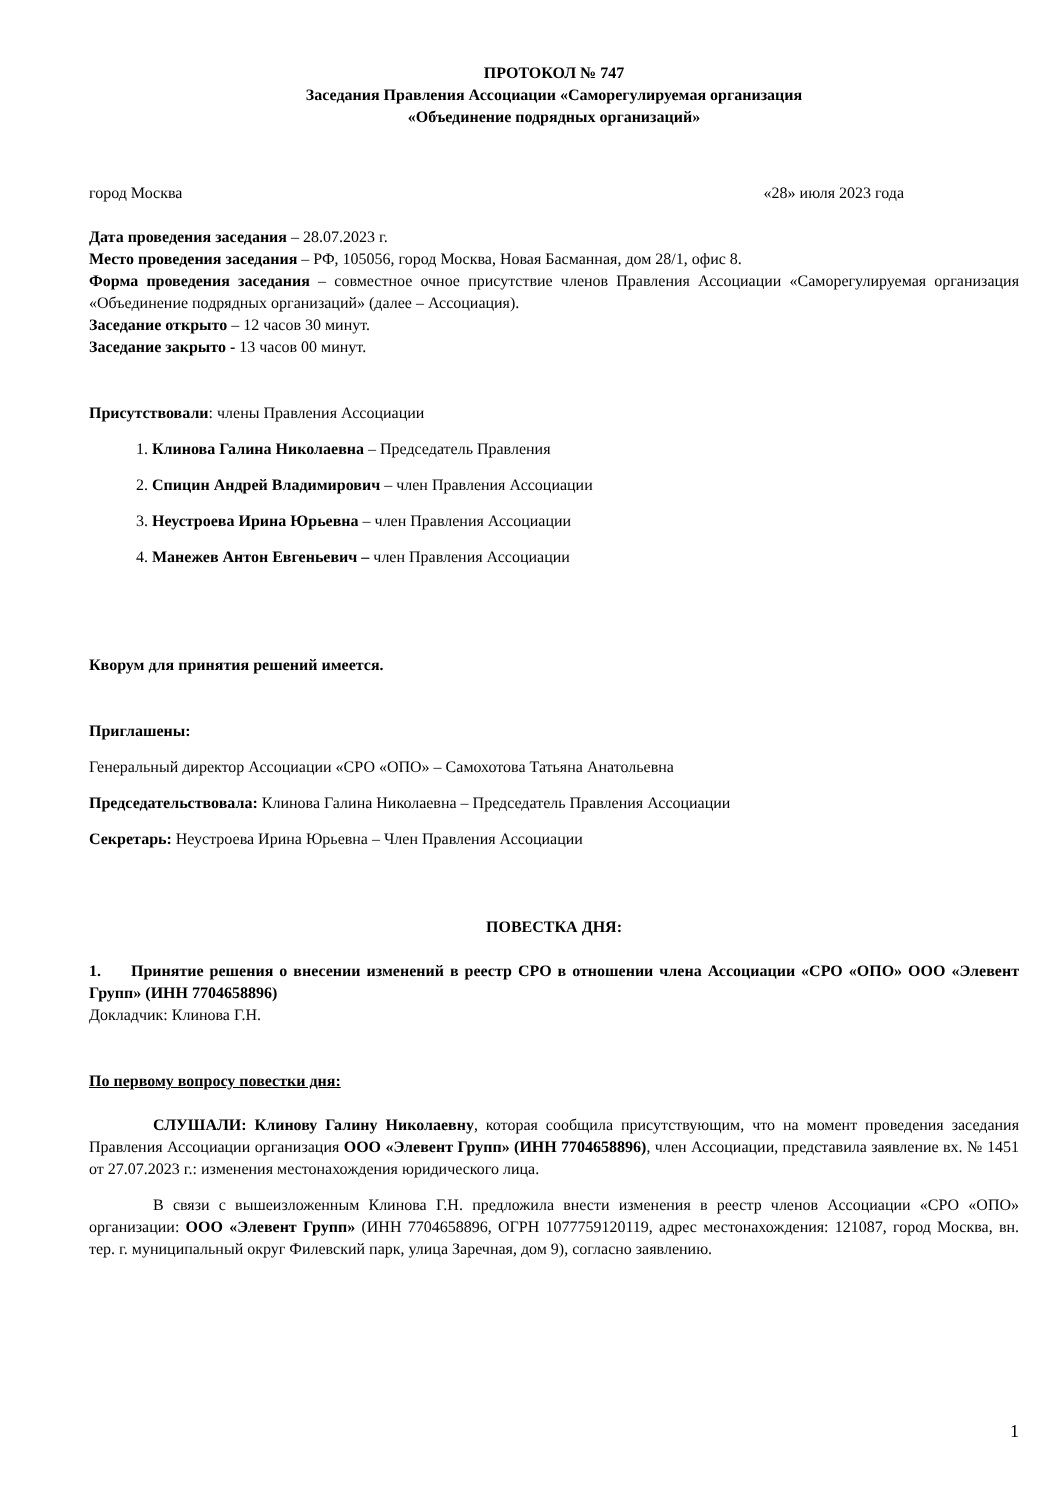ПРОТОКОЛ № 747
Заседания Правления Ассоциации «Саморегулируемая организация
«Объединение подрядных организаций»
город Москва «28» июля 2023 года
Дата проведения заседания – 28.07.2023 г.
Место проведения заседания – РФ, 105056, город Москва, Новая Басманная, дом 28/1, офис 8.
Форма проведения заседания – совместное очное присутствие членов Правления Ассоциации «Саморегулируемая организация «Объединение подрядных организаций» (далее – Ассоциация).
Заседание открыто – 12 часов 30 минут.
Заседание закрыто - 13 часов 00 минут.
Присутствовали: члены Правления Ассоциации
1. Клинова Галина Николаевна – Председатель Правления
2. Спицин Андрей Владимирович – член Правления Ассоциации
3. Неустроева Ирина Юрьевна – член Правления Ассоциации
4. Манежев Антон Евгеньевич – член Правления Ассоциации
Кворум для принятия решений имеется.
Приглашены:
Генеральный директор Ассоциации «СРО «ОПО» – Самохотова Татьяна Анатольевна
Председательствовала: Клинова Галина Николаевна – Председатель Правления Ассоциации
Секретарь: Неустроева Ирина Юрьевна – Член Правления Ассоциации
ПОВЕСТКА ДНЯ:
1. Принятие решения о внесении изменений в реестр СРО в отношении члена Ассоциации «СРО «ОПО» ООО «Элевент Групп» (ИНН 7704658896)
Докладчик: Клинова Г.Н.
По первому вопросу повестки дня:
СЛУШАЛИ: Клинову Галину Николаевну, которая сообщила присутствующим, что на момент проведения заседания Правления Ассоциации организация ООО «Элевент Групп» (ИНН 7704658896), член Ассоциации, представила заявление вх. № 1451 от 27.07.2023 г.: изменения местонахождения юридического лица.
В связи с вышеизложенным Клинова Г.Н. предложила внести изменения в реестр членов Ассоциации «СРО «ОПО» организации: ООО «Элевент Групп» (ИНН 7704658896, ОГРН 1077759120119, адрес местонахождения: 121087, город Москва, вн. тер. г. муниципальный округ Филевский парк, улица Заречная, дом 9), согласно заявлению.
1